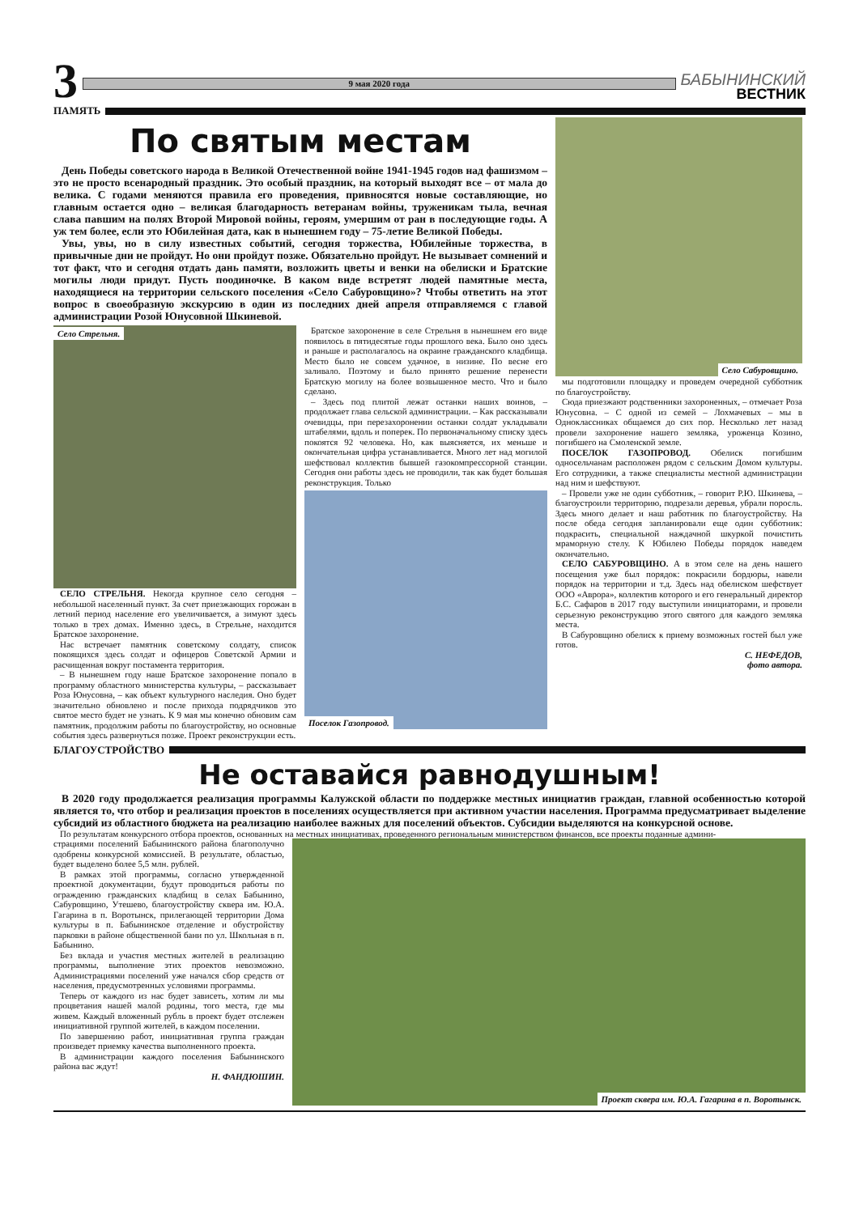3
9 мая 2020 года
БАБЫНИНСКИЙ
ВЕСТНИК
ПАМЯТЬ
По святым местам
День Победы советского народа в Великой Отечественной войне 1941-1945 годов над фашизмом – это не просто всенародный праздник. Это особый праздник, на который выходят все – от мала до велика. С годами меняются правила его проведения, привносятся новые составляющие, но главным остается одно – великая благодарность ветеранам войны, труженикам тыла, вечная слава павшим на полях Второй Мировой войны, героям, умершим от ран в последующие годы. А уж тем более, если это Юбилейная дата, как в нынешнем году – 75-летие Великой Победы.
Увы, увы, но в силу известных событий, сегодня торжества, Юбилейные торжества, в привычные дни не пройдут. Но они пройдут позже. Обязательно пройдут. Не вызывает сомнений и тот факт, что и сегодня отдать дань памяти, возложить цветы и венки на обелиски и Братские могилы люди придут. Пусть поодиночке. В каком виде встретят людей памятные места, находящиеся на территории сельского поселения «Село Сабуровщино»? Чтобы ответить на этот вопрос в своеобразную экскурсию в один из последних дней апреля отправляемся с главой администрации Розой Юнусовной Шкиневой.
Село Стрельня.
СЕЛО СТРЕЛЬНЯ. Некогда крупное село сегодня – небольшой населенный пункт. За счет приезжающих горожан в летний период население его увеличивается, а зимуют здесь только в трех домах. Именно здесь, в Стрельне, находится Братское захоронение.
Нас встречает памятник советскому солдату, список покоящихся здесь солдат и офицеров Советской Армии и расчищенная вокруг постамента территория.
– В нынешнем году наше Братское захоронение попало в программу областного министерства культуры, – рассказывает Роза Юнусовна, – как объект культурного наследия. Оно будет значительно обновлено и после прихода подрядчиков это святое место будет не узнать. К 9 мая мы конечно обновим сам памятник, продолжим работы по благоустройству, но основные события здесь развернуться позже. Проект реконструкции есть.
Братское захоронение в селе Стрельня в нынешнем его виде появилось в пятидесятые годы прошлого века. Было оно здесь и раньше и располагалось на окраине гражданского кладбища. Место было не совсем удачное, в низине. По весне его заливало. Поэтому и было принято решение перенести Братскую могилу на более возвышенное место. Что и было сделано.
– Здесь под плитой лежат останки наших воинов, – продолжает глава сельской администрации. – Как рассказывали очевидцы, при перезахоронении останки солдат укладывали штабелями, вдоль и поперек. По первоначальному списку здесь покоятся 92 человека. Но, как выясняется, их меньше и окончательная цифра устанавливается. Много лет над могилой шефствовал коллектив бывшей газокомпрессорной станции. Сегодня они работы здесь не проводили, так как будет большая реконструкция. Только
Поселок Газопровод.
Село Сабуровщино.
мы подготовили площадку и проведем очередной субботник по благоустройству.
Сюда приезжают родственники захороненных, – отмечает Роза Юнусовна. – С одной из семей – Лохмачевых – мы в Одноклассниках общаемся до сих пор. Несколько лет назад провели захоронение нашего земляка, уроженца Козино, погибшего на Смоленской земле.
ПОСЕЛОК ГАЗОПРОВОД. Обелиск погибшим односельчанам расположен рядом с сельским Домом культуры. Его сотрудники, а также специалисты местной администрации над ним и шефствуют.
– Провели уже не один субботник, – говорит Р.Ю. Шкинева, – благоустроили территорию, подрезали деревья, убрали поросль. Здесь много делает и наш работник по благоустройству. На после обеда сегодня запланировали еще один субботник: подкрасить, специальной наждачной шкуркой почистить мраморную стелу. К Юбилею Победы порядок наведем окончательно.
СЕЛО САБУРОВЩИНО. А в этом селе на день нашего посещения уже был порядок: покрасили бордюры, навели порядок на территории и т.д. Здесь над обелиском шефствует ООО «Аврора», коллектив которого и его генеральный директор Б.С. Сафаров в 2017 году выступили инициаторами, и провели серьезную реконструкцию этого святого для каждого земляка места.
В Сабуровщино обелиск к приему возможных гостей был уже готов.
С. НЕФЕДОВ,
фото автора.
БЛАГОУСТРОЙСТВО
Не оставайся равнодушным!
В 2020 году продолжается реализация программы Калужской области по поддержке местных инициатив граждан, главной особенностью которой является то, что отбор и реализация проектов в поселениях осуществляется при активном участии населения. Программа предусматривает выделение субсидий из областного бюджета на реализацию наиболее важных для поселений объектов. Субсидии выделяются на конкурсной основе.
По результатам конкурсного отбора проектов, основанных на местных инициативах, проведенного региональным министерством финансов, все проекты поданные админи-
страциями поселений Бабынинского района благополучно одобрены конкурсной комиссией. В результате, областью, будет выделено более 5,5 млн. рублей.
В рамках этой программы, согласно утвержденной проектной документации, будут проводиться работы по ограждению гражданских кладбищ в селах Бабынино, Сабуровщино, Утешево, благоустройству сквера им. Ю.А. Гагарина в п. Воротынск, прилегающей территории Дома культуры в п. Бабынинское отделение и обустройству парковки в районе общественной бани по ул. Школьная в п. Бабынино.
Без вклада и участия местных жителей в реализацию программы, выполнение этих проектов невозможно. Администрациями поселений уже начался сбор средств от населения, предусмотренных условиями программы.
Теперь от каждого из нас будет зависеть, хотим ли мы процветания нашей малой родины, того места, где мы живем. Каждый вложенный рубль в проект будет отслежен инициативной группой жителей, в каждом поселении.
По завершению работ, инициативная группа граждан произведет приемку качества выполненного проекта.
В администрации каждого поселения Бабынинского района вас ждут!
Н. ФАНДЮШИН.
Проект сквера им. Ю.А. Гагарина в п. Воротынск.